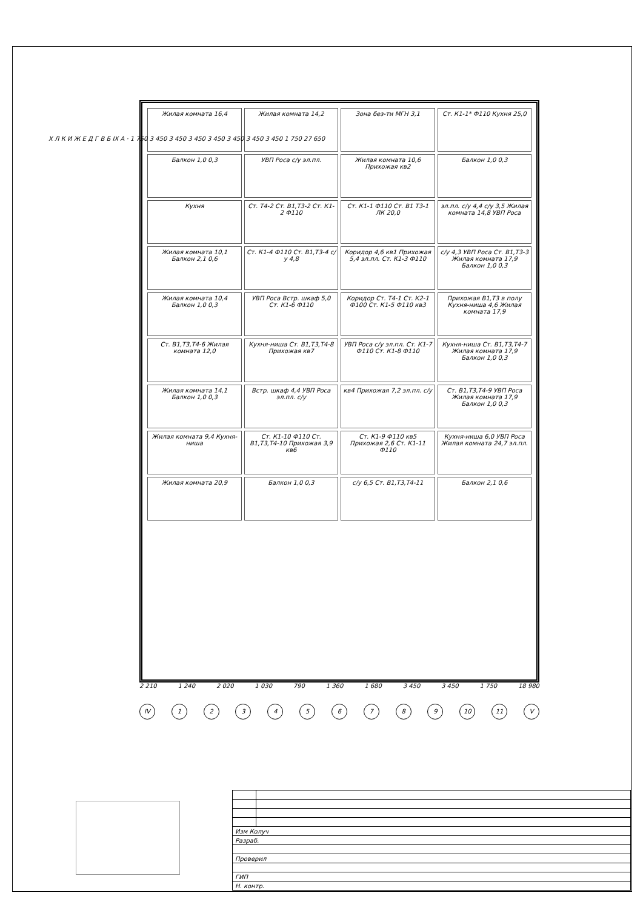Жилая комната 16,4
Жилая комната 14,2
Зона без-ти МГН 3,1
Ст. К1-1* Ф110 Кухня 25,0
Балкон 1,0 0,3
УВП Роса с/у эл.пл.
Жилая комната 10,6 Прихожая кв2
Балкон 1,0 0,3
Кухня
Ст. Т4-2 Ст. В1,Т3-2 Ст. К1-2 Ф110
Ст. К1-1 Ф110 Ст. В1 Т3-1 ЛК 20,0
эл.пл. с/у 4,4 с/у 3,5 Жилая комната 14,8 УВП Роса
Жилая комната 10,1 Балкон 2,1 0,6
Ст. К1-4 Ф110 Ст. В1,Т3-4 с/у 4,8
Коридор 4,6 кв1 Прихожая 5,4 эл.пл. Ст. К1-3 Ф110
с/у 4,3 УВП Роса Ст. В1,Т3-3 Жилая комната 17,9 Балкон 1,0 0,3
Жилая комната 10,4 Балкон 1,0 0,3
УВП Роса Встр. шкаф 5,0 Ст. К1-6 Ф110
Коридор Ст. Т4-1 Ст. К2-1 Ф100 Ст. К1-5 Ф110 кв3
Прихожая В1,Т3 в полу Кухня-ниша 4,6 Жилая комната 17,9
Ст. В1,Т3,Т4-6 Жилая комната 12,0
Кухня-ниша Ст. В1,Т3,Т4-8 Прихожая кв7
УВП Роса с/у эл.пл. Ст. К1-7 Ф110 Ст. К1-8 Ф110
Кухня-ниша Ст. В1,Т3,Т4-7 Жилая комната 17,9 Балкон 1,0 0,3
Жилая комната 14,1 Балкон 1,0 0,3
Встр. шкаф 4,4 УВП Роса эл.пл. с/у
кв4 Прихожая 7,2 эл.пл. с/у
Ст. В1,Т3,Т4-9 УВП Роса Жилая комната 17,9 Балкон 1,0 0,3
Жилая комната 9,4 Кухня-ниша
Ст. К1-10 Ф110 Ст. В1,Т3,Т4-10 Прихожая 3,9 кв6
Ст. К1-9 Ф110 кв5 Прихожая 2,6 Ст. К1-11 Ф110
Кухня-ниша 6,0 УВП Роса Жилая комната 24,7 эл.пл.
Жилая комната 20,9
Балкон 1,0 0,3
с/у 6,5 Ст. В1,Т3,Т4-11
Балкон 2,1 0,6
2 210 1 240 2 020 1 030 790 1 360 1 680 3 450 3 450 1 750 18 980
IV 1 2 3 4 5 6 7 8 9 10 11 V
Х Л К И Ж Е Д Г В Б IX А · 1 750 3 450 3 450 3 450 3 450 3 450 3 450 3 450 1 750 27 650
| Изм Колуч | |
| Разраб. | |
| Проверил | |
| ГИП | |
| Н. контр. | |